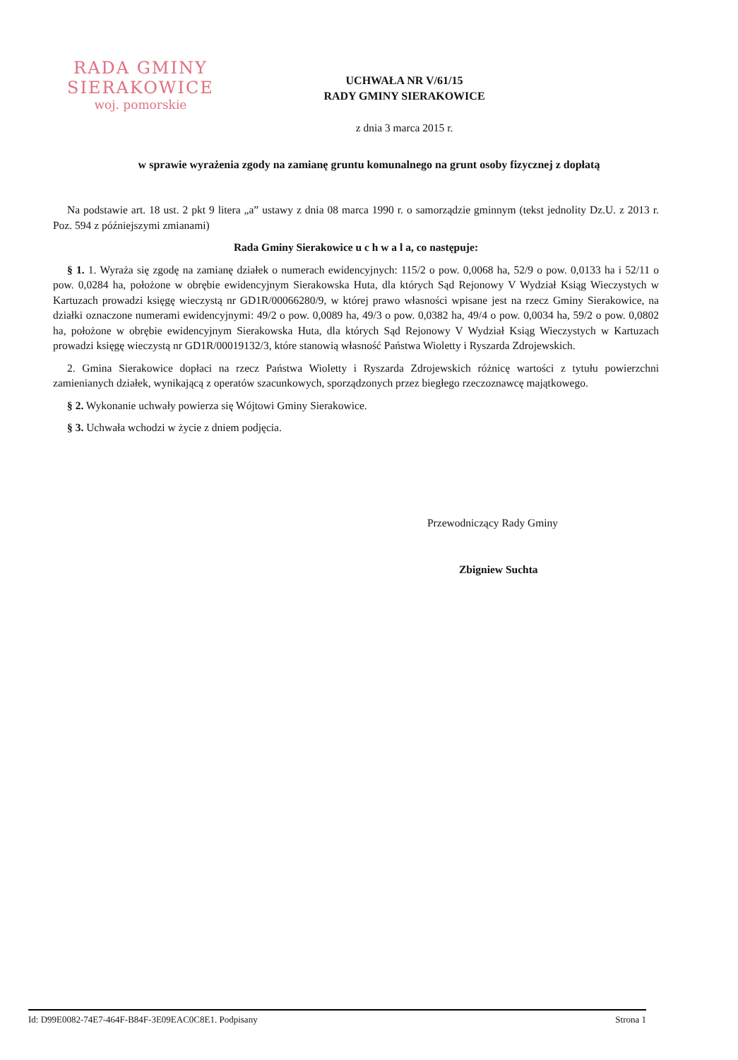RADA GMINY
SIERAKOWICE
woj. pomorskie
UCHWAŁA NR V/61/15
RADY GMINY SIERAKOWICE
z dnia 3 marca 2015 r.
w sprawie wyrażenia zgody na zamianę gruntu komunalnego na grunt osoby fizycznej z dopłatą
Na podstawie art. 18 ust. 2 pkt 9 litera „a” ustawy z dnia 08 marca 1990 r. o samorządzie gminnym (tekst jednolity Dz.U. z 2013 r. Poz. 594 z późniejszymi zmianami)
Rada Gminy Sierakowice u c h w a l a, co następuje:
§ 1. 1. Wyraża się zgodę na zamianę działek o numerach ewidencyjnych: 115/2 o pow. 0,0068 ha, 52/9 o pow. 0,0133 ha i 52/11 o pow. 0,0284 ha, położone w obrębie ewidencyjnym Sierakowska Huta, dla których Sąd Rejonowy V Wydział Ksiąg Wieczystych w Kartuzach prowadzi księgę wieczystą nr GD1R/00066280/9, w której prawo własności wpisane jest na rzecz Gminy Sierakowice, na działki oznaczone numerami ewidencyjnymi: 49/2 o pow. 0,0089 ha, 49/3 o pow. 0,0382 ha, 49/4 o pow. 0,0034 ha, 59/2 o pow. 0,0802 ha, położone w obrębie ewidencyjnym Sierakowska Huta, dla których Sąd Rejonowy V Wydział Ksiąg Wieczystych w Kartuzach prowadzi księgę wieczystą nr GD1R/00019132/3, które stanowią własność Państwa Wioletty i Ryszarda Zdrojewskich.
2. Gmina Sierakowice dopłaci na rzecz Państwa Wioletty i Ryszarda Zdrojewskich różnicę wartości z tytułu powierzchni zamienianych działek, wynikającą z operatów szacunkowych, sporządzonych przez biegłego rzeczoznawcę majątkowego.
§ 2. Wykonanie uchwały powierza się Wójtowi Gminy Sierakowice.
§ 3. Uchwała wchodzi w życie z dniem podjęcia.
Przewodniczący Rady Gminy
Zbigniew Suchta
Id: D99E0082-74E7-464F-B84F-3E09EAC0C8E1. Podpisany Strona 1